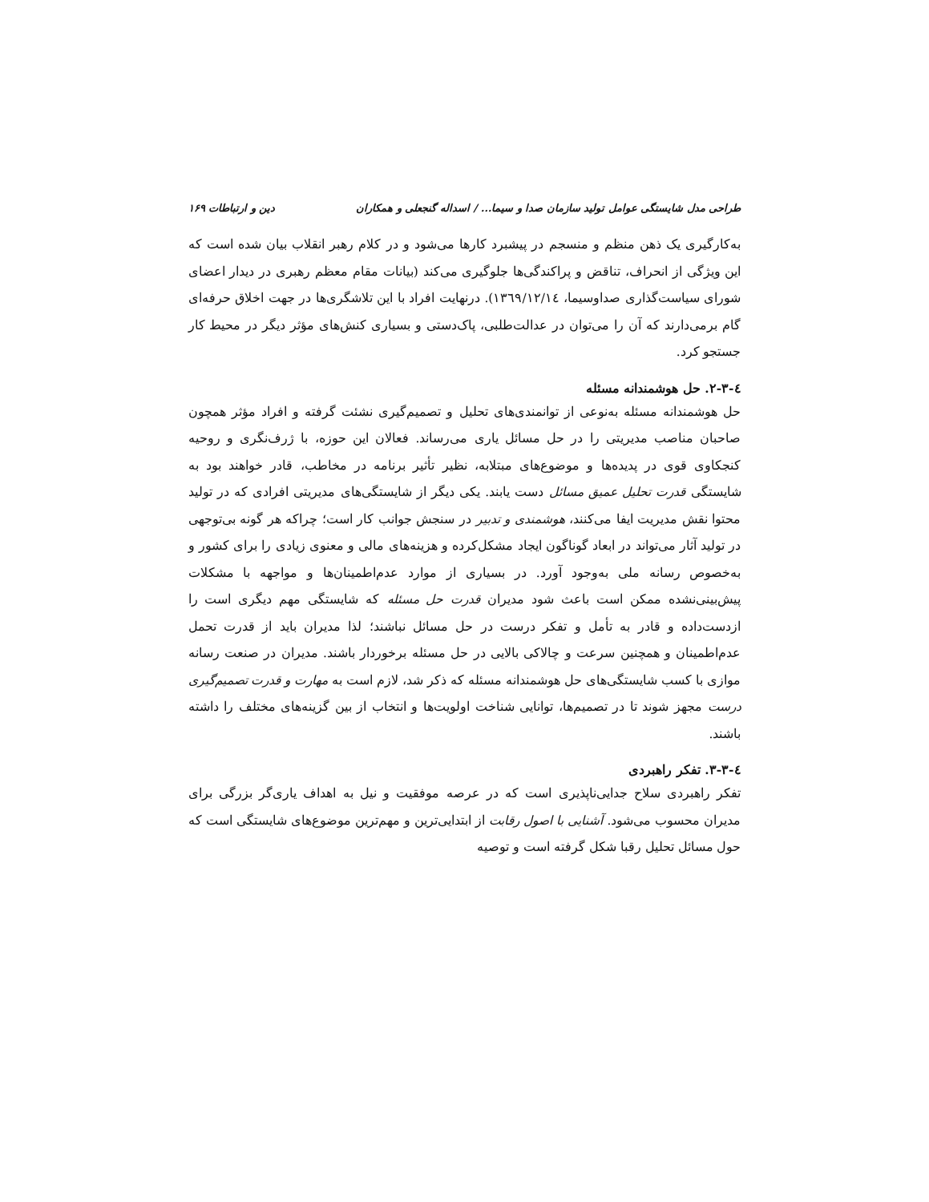طراحی مدل شایستگی عوامل تولید سازمان صدا و سیما... / اسداله گنجعلی و همکاران دین و ارتباطات ۱۶۹
به‌کارگیری یک ذهن منظم و منسجم در پیشبرد کارها می‌شود و در کلام رهبر انقلاب بیان شده است که این ویژگی از انحراف، تناقض و پراکندگی‌ها جلوگیری می‌کند (بیانات مقام معظم رهبری در دیدار اعضای شورای سیاست‌گذاری صداوسیما، ١٣٦٩/١٢/١٤). درنهایت افراد با این تلاشگری‌ها در جهت اخلاق حرفه‌ای گام برمی‌دارند که آن را می‌توان در عدالت‌طلبی، پاک‌دستی و بسیاری کنش‌های مؤثر دیگر در محیط کار جستجو کرد.
٤-٣-٢. حل هوشمندانه مسئله
حل هوشمندانه مسئله به‌نوعی از توانمندی‌های تحلیل و تصمیم‌گیری نشئت گرفته و افراد مؤثر همچون صاحبان مناصب مدیریتی را در حل مسائل یاری می‌رساند. فعالان این حوزه، با ژرف‌نگری و روحیه کنجکاوی قوی در پدیده‌ها و موضوع‌های مبتلابه، نظیر تأثیر برنامه در مخاطب، قادر خواهند بود به شایستگی قدرت تحلیل عمیق مسائل دست یابند. یکی دیگر از شایستگی‌های مدیریتی افرادی که در تولید محتوا نقش مدیریت ایفا می‌کنند، هوشمندی و تدبیر در سنجش جوانب کار است؛ چراکه هر گونه بی‌توجهی در تولید آثار می‌تواند در ابعاد گوناگون ایجاد مشکل‌کرده و هزینه‌های مالی و معنوی زیادی را برای کشور و به‌خصوص رسانه ملی به‌وجود آورد. در بسیاری از موارد عدم‌اطمینان‌ها و مواجهه با مشکلات پیش‌بینی‌نشده ممکن است باعث شود مدیران قدرت حل مسئله که شایستگی مهم دیگری است را ازدست‌داده و قادر به تأمل و تفکر درست در حل مسائل نباشند؛ لذا مدیران باید از قدرت تحمل عدم‌اطمینان و همچنین سرعت و چالاکی بالایی در حل مسئله برخوردار باشند. مدیران در صنعت رسانه موازی با کسب شایستگی‌های حل هوشمندانه مسئله که ذکر شد، لازم است به مهارت و قدرت تصمیم‌گیری درست مجهز شوند تا در تصمیم‌ها، توانایی شناخت اولویت‌ها و انتخاب از بین گزینه‌های مختلف را داشته باشند.
٤-٣-٣. تفکر راهبردی
تفکر راهبردی سلاح جدایی‌ناپذیری است که در عرصه موفقیت و نیل به اهداف یاری‌گر بزرگی برای مدیران محسوب می‌شود. آشنایی با اصول رقابت از ابتدایی‌ترین و مهم‌ترین موضوع‌های شایستگی است که حول مسائل تحلیل رقبا شکل گرفته است و توصیه